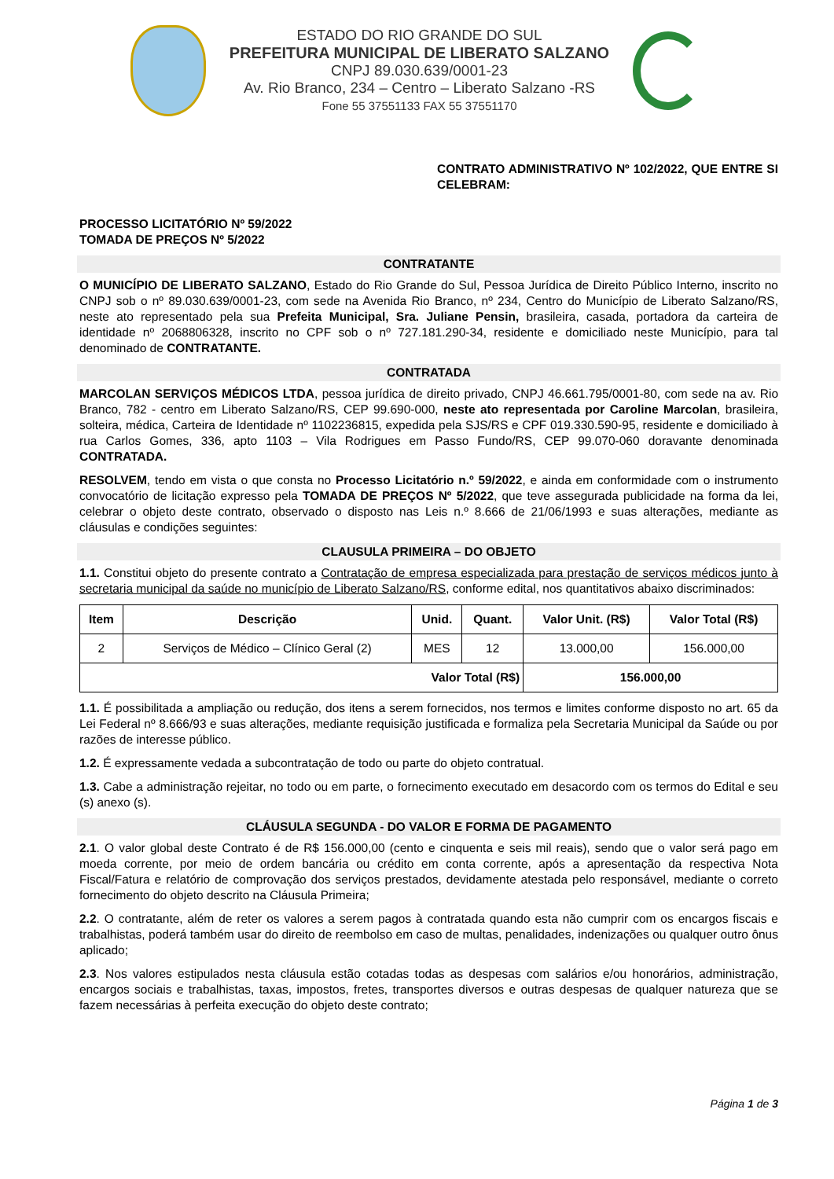ESTADO DO RIO GRANDE DO SUL
PREFEITURA MUNICIPAL DE LIBERATO SALZANO
CNPJ 89.030.639/0001-23
Av. Rio Branco, 234 – Centro – Liberato Salzano -RS
Fone 55 37551133 FAX 55 37551170
CONTRATO ADMINISTRATIVO Nº 102/2022, QUE ENTRE SI CELEBRAM:
PROCESSO LICITATÓRIO Nº 59/2022
TOMADA DE PREÇOS Nº 5/2022
CONTRATANTE
O MUNICÍPIO DE LIBERATO SALZANO, Estado do Rio Grande do Sul, Pessoa Jurídica de Direito Público Interno, inscrito no CNPJ sob o nº 89.030.639/0001-23, com sede na Avenida Rio Branco, nº 234, Centro do Município de Liberato Salzano/RS, neste ato representado pela sua Prefeita Municipal, Sra. Juliane Pensin, brasileira, casada, portadora da carteira de identidade nº 2068806328, inscrito no CPF sob o nº 727.181.290-34, residente e domiciliado neste Município, para tal denominado de CONTRATANTE.
CONTRATADA
MARCOLAN SERVIÇOS MÉDICOS LTDA, pessoa jurídica de direito privado, CNPJ 46.661.795/0001-80, com sede na av. Rio Branco, 782 - centro em Liberato Salzano/RS, CEP 99.690-000, neste ato representada por Caroline Marcolan, brasileira, solteira, médica, Carteira de Identidade nº 1102236815, expedida pela SJS/RS e CPF 019.330.590-95, residente e domiciliado à rua Carlos Gomes, 336, apto 1103 – Vila Rodrigues em Passo Fundo/RS, CEP 99.070-060 doravante denominada CONTRATADA.
RESOLVEM, tendo em vista o que consta no Processo Licitatório n.º 59/2022, e ainda em conformidade com o instrumento convocatório de licitação expresso pela TOMADA DE PREÇOS Nº 5/2022, que teve assegurada publicidade na forma da lei, celebrar o objeto deste contrato, observado o disposto nas Leis n.º 8.666 de 21/06/1993 e suas alterações, mediante as cláusulas e condições seguintes:
CLAUSULA PRIMEIRA – DO OBJETO
1.1. Constitui objeto do presente contrato a Contratação de empresa especializada para prestação de serviços médicos junto à secretaria municipal da saúde no município de Liberato Salzano/RS, conforme edital, nos quantitativos abaixo discriminados:
| Item | Descrição | Unid. | Quant. | Valor Unit. (R$) | Valor Total (R$) |
| --- | --- | --- | --- | --- | --- |
| 2 | Serviços de Médico – Clínico Geral (2) | MES | 12 | 13.000,00 | 156.000,00 |
| Valor Total (R$) | | | | 156.000,00 | |
1.1. É possibilitada a ampliação ou redução, dos itens a serem fornecidos, nos termos e limites conforme disposto no art. 65 da Lei Federal nº 8.666/93 e suas alterações, mediante requisição justificada e formaliza pela Secretaria Municipal da Saúde ou por razões de interesse público.
1.2. É expressamente vedada a subcontratação de todo ou parte do objeto contratual.
1.3. Cabe a administração rejeitar, no todo ou em parte, o fornecimento executado em desacordo com os termos do Edital e seu (s) anexo (s).
CLÁUSULA SEGUNDA - DO VALOR E FORMA DE PAGAMENTO
2.1. O valor global deste Contrato é de R$ 156.000,00 (cento e cinquenta e seis mil reais), sendo que o valor será pago em moeda corrente, por meio de ordem bancária ou crédito em conta corrente, após a apresentação da respectiva Nota Fiscal/Fatura e relatório de comprovação dos serviços prestados, devidamente atestada pelo responsável, mediante o correto fornecimento do objeto descrito na Cláusula Primeira;
2.2. O contratante, além de reter os valores a serem pagos à contratada quando esta não cumprir com os encargos fiscais e trabalhistas, poderá também usar do direito de reembolso em caso de multas, penalidades, indenizações ou qualquer outro ônus aplicado;
2.3. Nos valores estipulados nesta cláusula estão cotadas todas as despesas com salários e/ou honorários, administração, encargos sociais e trabalhistas, taxas, impostos, fretes, transportes diversos e outras despesas de qualquer natureza que se fazem necessárias à perfeita execução do objeto deste contrato;
Página 1 de 3